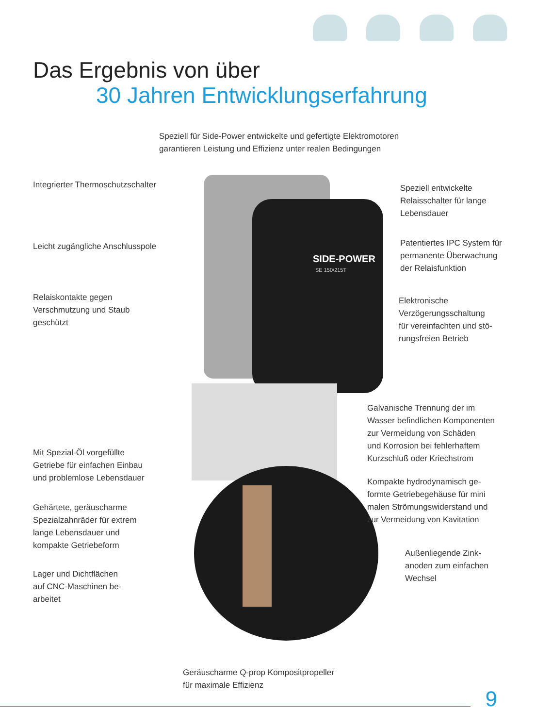Das Ergebnis von über
30 Jahren Entwicklungserfahrung
Speziell für Side-Power entwickelte und gefertigte Elektromotoren
garantieren Leistung und Effizienz unter realen Bedingungen
SIDE-POWER
SE 150/215T
Integrierter Thermoschutzschalter
Speziell entwickelte
Relaisschalter für lange
Lebensdauer
Leicht zugängliche Anschlusspole
Patentiertes IPC System für
permanente Überwachung
der Relaisfunktion
Relaiskontakte gegen
Verschmutzung und Staub
geschützt
Elektronische
Verzögerungsschaltung
für vereinfachten und stö-
rungsfreien Betrieb
Galvanische Trennung der im
Wasser befindlichen Komponenten
zur Vermeidung von Schäden
und Korrosion bei fehlerhaftem
Kurzschluß oder Kriechstrom
Mit Spezial-Öl vorgefüllte
Getriebe für einfachen Einbau
und problemlose Lebensdauer
Kompakte hydrodynamisch ge-
formte Getriebegehäuse für mini
malen Strömungswiderstand und
zur Vermeidung von Kavitation
Gehärtete, geräuscharme
Spezialzahnräder für extrem
lange Lebensdauer und
kompakte Getriebeform
Außenliegende Zink-
anoden zum einfachen
Wechsel
Lager und Dichtflächen
auf CNC-Maschinen be-
arbeitet
Geräuscharme Q-prop Kompositpropeller
für maximale Effizienz
9